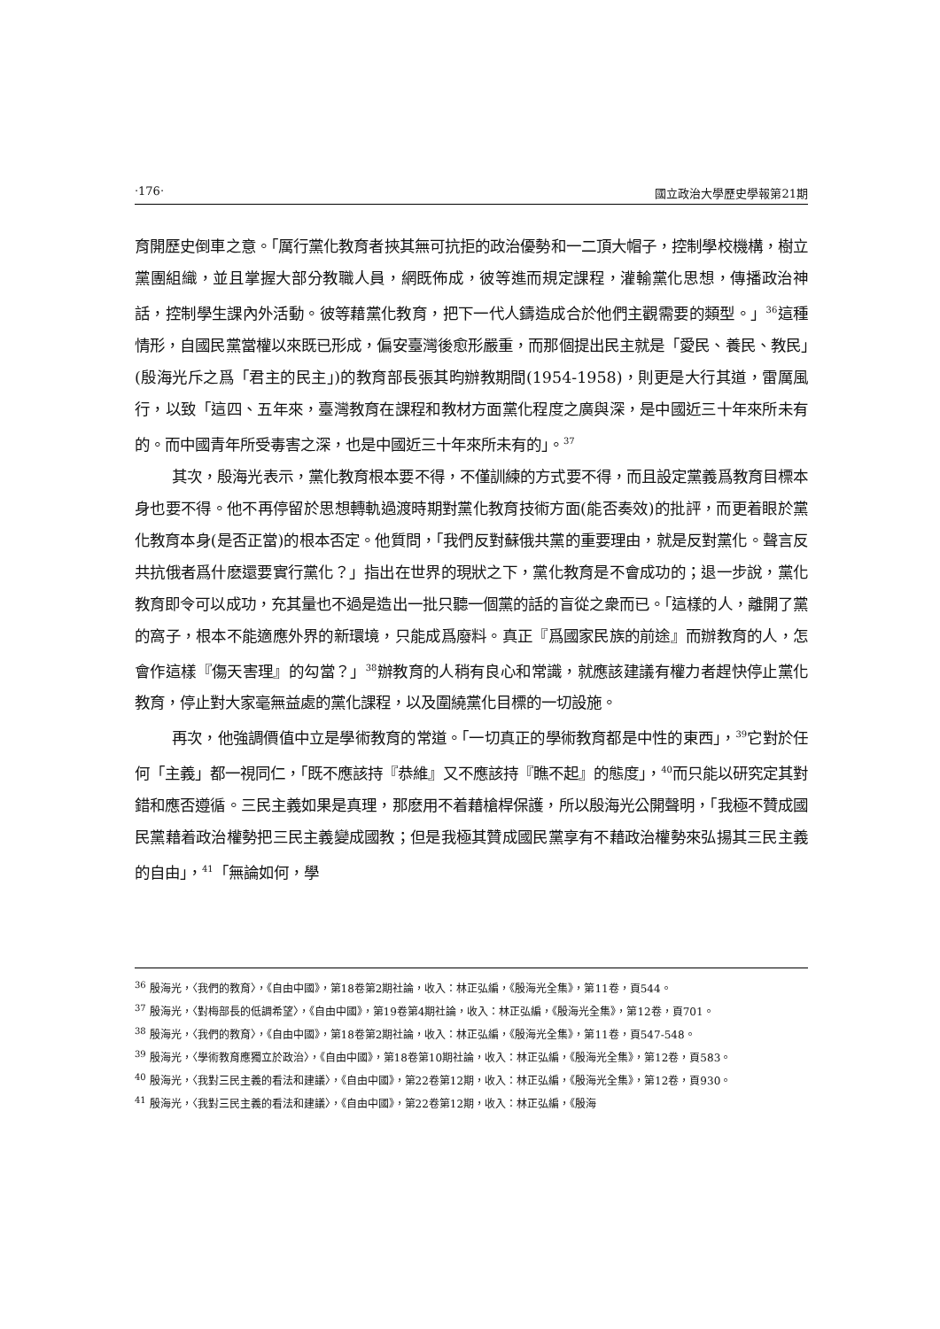‧176‧ 國立政治大學歷史學報第21期
育開歷史倒車之意。「厲行黨化教育者挾其無可抗拒的政治優勢和一二頂大帽子，控制學校機構，樹立黨團組織，並且掌握大部分教職人員，網既佈成，彼等進而規定課程，灌輸黨化思想，傳播政治神話，控制學生課內外活動。彼等藉黨化教育，把下一代人鑄造成合於他們主觀需要的類型。」<sup>36</sup>這種情形，自國民黨當權以來既已形成，偏安臺灣後愈形嚴重，而那個提出民主就是「愛民、養民、教民」(殷海光斥之爲「君主的民主」)的教育部長張其昀辦教期間(1954-1958)，則更是大行其道，雷厲風行，以致「這四、五年來，臺灣教育在課程和教材方面黨化程度之廣與深，是中國近三十年來所未有的。而中國青年所受毒害之深，也是中國近三十年來所未有的」。<sup>37</sup>
其次，殷海光表示，黨化教育根本要不得，不僅訓練的方式要不得，而且設定黨義爲教育目標本身也要不得。他不再停留於思想轉軌過渡時期對黨化教育技術方面(能否奏效)的批評，而更着眼於黨化教育本身(是否正當)的根本否定。他質問，「我們反對蘇俄共黨的重要理由，就是反對黨化。聲言反共抗俄者爲什麽還要實行黨化？」指出在世界的現狀之下，黨化教育是不會成功的；退一步說，黨化教育即令可以成功，充其量也不過是造出一批只聽一個黨的話的盲從之衆而已。「這樣的人，離開了黨的窩子，根本不能適應外界的新環境，只能成爲廢料。真正『爲國家民族的前途』而辦教育的人，怎會作這樣『傷天害理』的勾當？」<sup>38</sup>辦教育的人稍有良心和常識，就應該建議有權力者趕快停止黨化教育，停止對大家毫無益處的黨化課程，以及圍繞黨化目標的一切設施。
再次，他強調價值中立是學術教育的常道。「一切真正的學術教育都是中性的東西」，<sup>39</sup>它對於任何「主義」都一視同仁，「既不應該持『恭維』又不應該持『瞧不起』的態度」，<sup>40</sup>而只能以研究定其對錯和應否遵循。三民主義如果是真理，那麽用不着藉槍桿保護，所以殷海光公開聲明，「我極不贊成國民黨藉着政治權勢把三民主義變成國教；但是我極其贊成國民黨享有不藉政治權勢來弘揚其三民主義的自由」，<sup>41</sup>「無論如何，學
<sup>36</sup> 殷海光，〈我們的教育〉，《自由中國》，第18卷第2期社論，收入：林正弘編，《殷海光全集》，第11卷，頁544。
<sup>37</sup> 殷海光，〈對梅部長的低調希望〉，《自由中國》，第19卷第4期社論，收入：林正弘編，《殷海光全集》，第12卷，頁701。
<sup>38</sup> 殷海光，〈我們的教育〉，《自由中國》，第18卷第2期社論，收入：林正弘編，《殷海光全集》，第11卷，頁547-548。
<sup>39</sup> 殷海光，〈學術教育應獨立於政治〉，《自由中國》，第18卷第10期社論，收入：林正弘編，《殷海光全集》，第12卷，頁583。
<sup>40</sup> 殷海光，〈我對三民主義的看法和建議〉，《自由中國》，第22卷第12期，收入：林正弘編，《殷海光全集》，第12卷，頁930。
<sup>41</sup> 殷海光，〈我對三民主義的看法和建議〉，《自由中國》，第22卷第12期，收入：林正弘編，《殷海